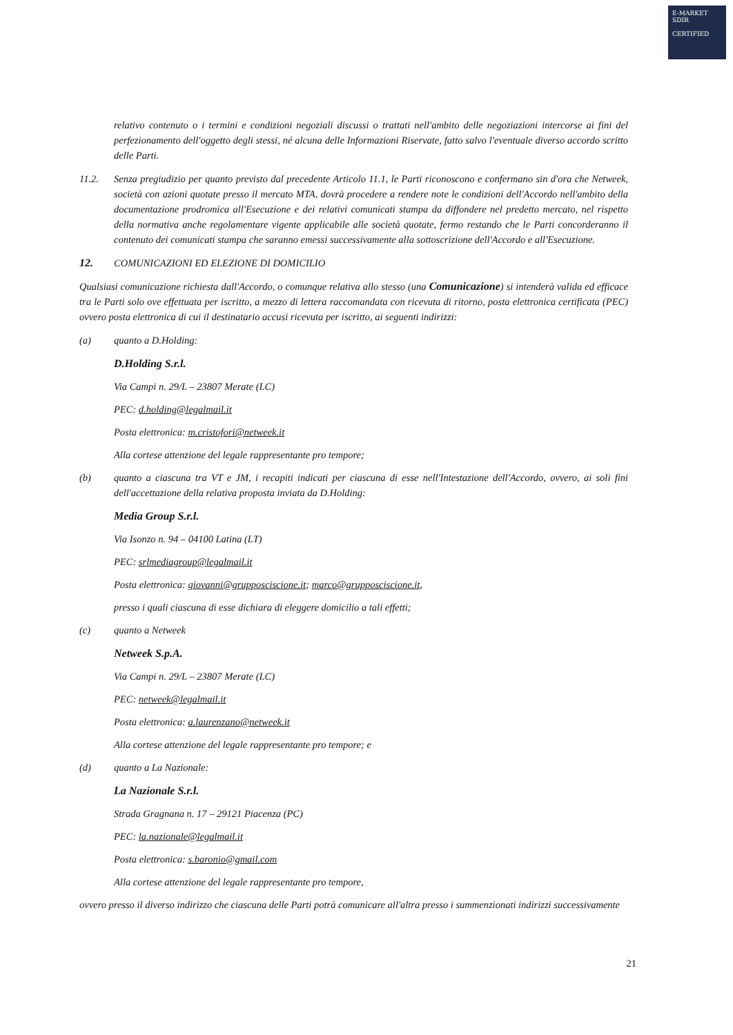E-MARKET
SDIR
CERTIFIED
relativo contenuto o i termini e condizioni negoziali discussi o trattati nell'ambito delle negoziazioni intercorse ai fini del perfezionamento dell'oggetto degli stessi, né alcuna delle Informazioni Riservate, fatto salvo l'eventuale diverso accordo scritto delle Parti.
11.2. Senza pregiudizio per quanto previsto dal precedente Articolo 11.1, le Parti riconoscono e confermano sin d'ora che Netweek, società con azioni quotate presso il mercato MTA, dovrà procedere a rendere note le condizioni dell'Accordo nell'ambito della documentazione prodromica all'Esecuzione e dei relativi comunicati stampa da diffondere nel predetto mercato, nel rispetto della normativa anche regolamentare vigente applicabile alle società quotate, fermo restando che le Parti concorderanno il contenuto dei comunicati stampa che saranno emessi successivamente alla sottoscrizione dell'Accordo e all'Esecuzione.
12. COMUNICAZIONI ED ELEZIONE DI DOMICILIO
Qualsiasi comunicazione richiesta dall'Accordo, o comunque relativa allo stesso (una Comunicazione) si intenderà valida ed efficace tra le Parti solo ove effettuata per iscritto, a mezzo di lettera raccomandata con ricevuta di ritorno, posta elettronica certificata (PEC) ovvero posta elettronica di cui il destinatario accusi ricevuta per iscritto, ai seguenti indirizzi:
(a) quanto a D.Holding:
D.Holding S.r.l.
Via Campi n. 29/L – 23807 Merate (LC)
PEC: d.holding@legalmail.it
Posta elettronica: m.cristofori@netweek.it
Alla cortese attenzione del legale rappresentante pro tempore;
(b) quanto a ciascuna tra VT e JM, i recapiti indicati per ciascuna di esse nell'Intestazione dell'Accordo, ovvero, ai soli fini dell'accettazione della relativa proposta inviata da D.Holding:
Media Group S.r.l.
Via Isonzo n. 94 – 04100 Latina (LT)
PEC: srlmediagroup@legalmail.it
Posta elettronica: giovanni@grupposciscione.it; marco@grupposciscione.it,
presso i quali ciascuna di esse dichiara di eleggere domicilio a tali effetti;
(c) quanto a Netweek
Netweek S.p.A.
Via Campi n. 29/L – 23807 Merate (LC)
PEC: netweek@legalmail.it
Posta elettronica: a.laurenzano@netweek.it
Alla cortese attenzione del legale rappresentante pro tempore; e
(d) quanto a La Nazionale:
La Nazionale S.r.l.
Strada Gragnana n. 17 – 29121 Piacenza (PC)
PEC: la.nazionale@legalmail.it
Posta elettronica: s.baronio@gmail.com
Alla cortese attenzione del legale rappresentante pro tempore,
ovvero presso il diverso indirizzo che ciascuna delle Parti potrà comunicare all'altra presso i summenzionati indirizzi successivamente
21